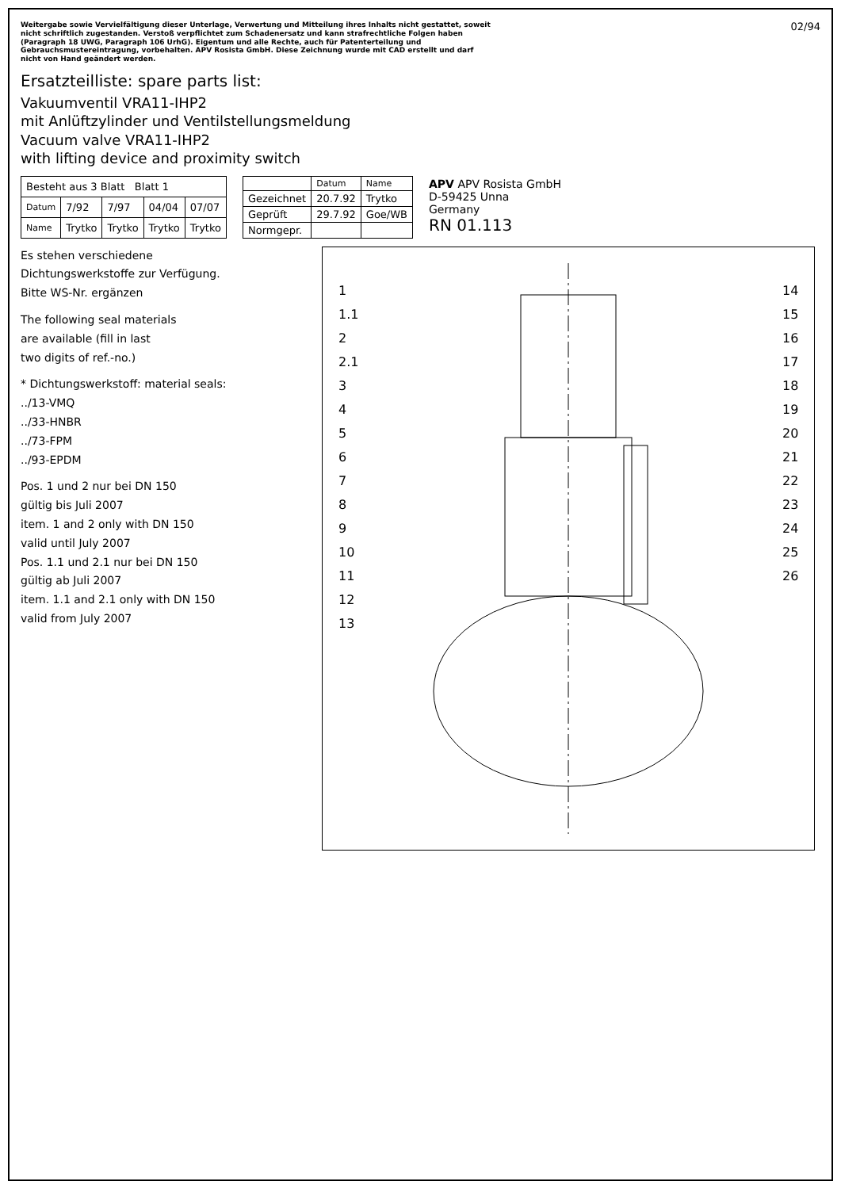Weitergabe sowie Vervielfältigung dieser Unterlage, Verwertung und Mitteilung ihres Inhalts nicht gestattet, soweit nicht schriftlich zugestanden. Verstoß verpflichtet zum Schadenersatz und kann strafrechtliche Folgen haben (Paragraph 18 UWG, Paragraph 106 UrhG). Eigentum und alle Rechte, auch für Patenterteilung und Gebrauchsmustereintragung, vorbehalten. APV Rosista GmbH. Diese Zeichnung wurde mit CAD erstellt und darf nicht von Hand geändert werden.
02/94
Ersatzteilliste: spare parts list:
Vakuumventil VRA11-IHP2
mit Anlüftzylinder und Ventilstellungsmeldung
Vacuum valve VRA11-IHP2
with lifting device and proximity switch
| Besteht aus 3 Blatt Blatt 1 | | | | |
| Datum | 7/92 | 7/97 | 04/04 | 07/07 |
| Name | Trytko | Trytko | Trytko | Trytko |
| | Datum | Name |
| --- | --- | --- |
| Gezeichnet | 20.7.92 | Trytko |
| Geprüft | 29.7.92 | Goe/WB |
| Normgepr. | | |
APV APV Rosista GmbH
D-59425 Unna
Germany
RN 01.113
Es stehen verschiedene
Dichtungswerkstoffe zur Verfügung.
Bitte WS-Nr. ergänzen
The following seal materials
are available (fill in last
two digits of ref.-no.)
* Dichtungswerkstoff: material seals:
../13-VMQ
../33-HNBR
../73-FPM
../93-EPDM
Pos. 1 und 2 nur bei DN 150
gültig bis Juli 2007
item. 1 and 2 only with DN 150
valid until July 2007
Pos. 1.1 und 2.1 nur bei DN 150
gültig ab Juli 2007
item. 1.1 and 2.1 only with DN 150
valid from July 2007
1
1.1
2
2.1
3
4
5
6
7
8
9
10
11
12
13
14
15
16
17
18
19
20
21
22
23
24
25
26